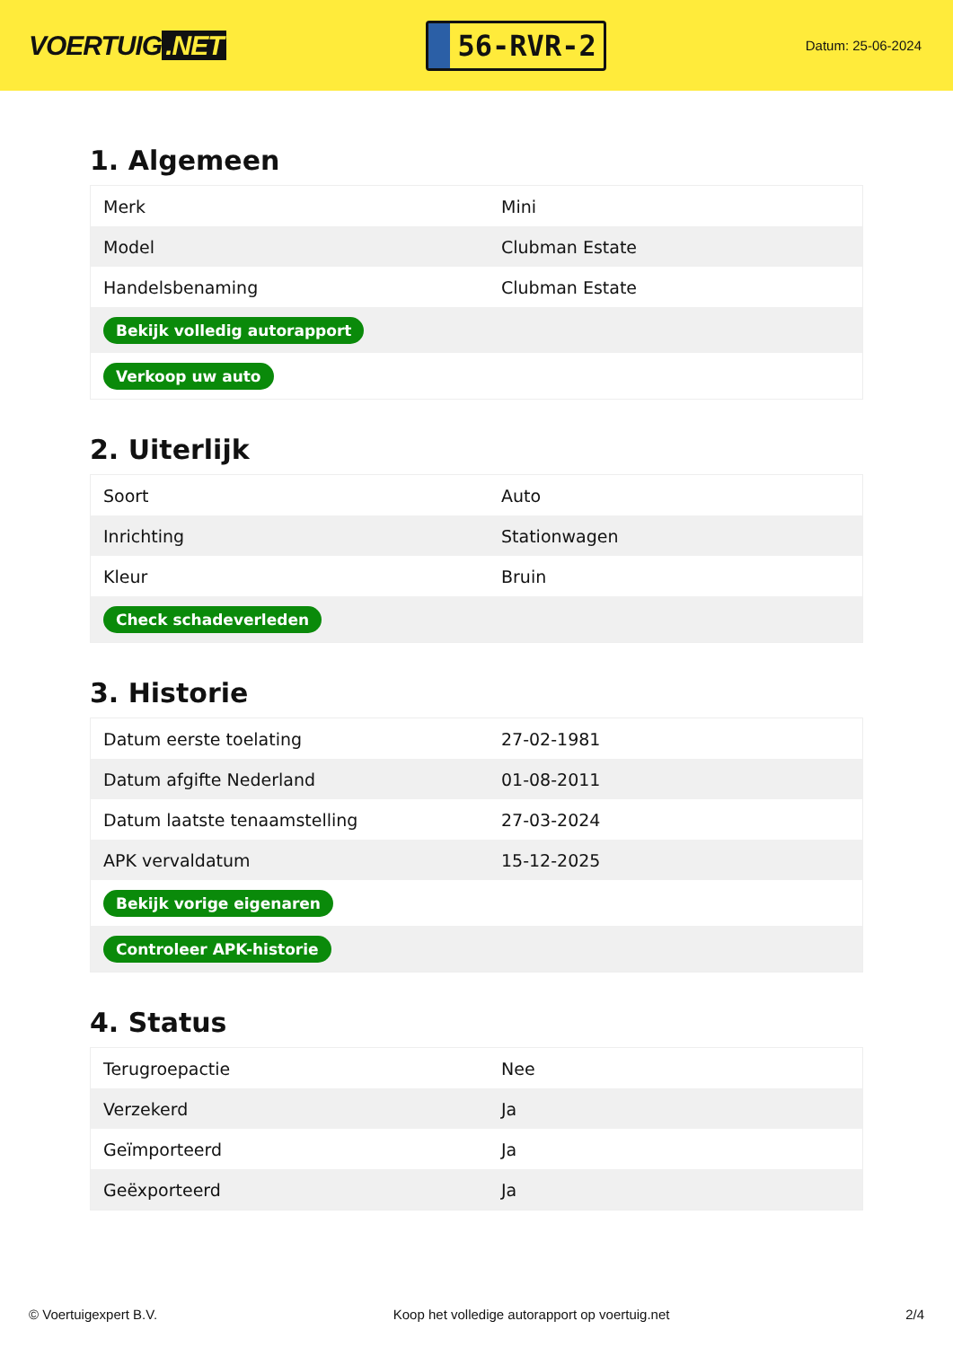VOERTUIG.NET
56-RVR-2
Datum: 25-06-2024
1. Algemeen
| Merk | Mini |
| Model | Clubman Estate |
| Handelsbenaming | Clubman Estate |
| Bekijk volledig autorapport | |
| Verkoop uw auto | |
2. Uiterlijk
| Soort | Auto |
| Inrichting | Stationwagen |
| Kleur | Bruin |
| Check schadeverleden | |
3. Historie
| Datum eerste toelating | 27-02-1981 |
| Datum afgifte Nederland | 01-08-2011 |
| Datum laatste tenaamstelling | 27-03-2024 |
| APK vervaldatum | 15-12-2025 |
| Bekijk vorige eigenaren | |
| Controleer APK-historie | |
4. Status
| Terugroepactie | Nee |
| Verzekerd | Ja |
| Geïmporteerd | Ja |
| Geëxporteerd | Ja |
© Voertuigexpert B.V. Koop het volledige autorapport op voertuig.net 2/4